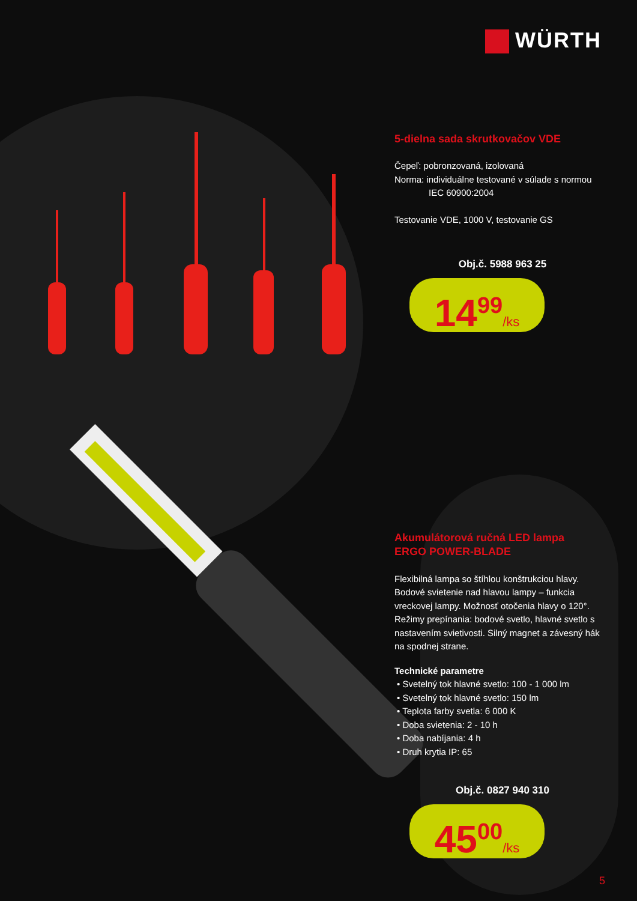WÜRTH
5-dielna sada skrutkovačov VDE
Čepeľ: pobronzovaná, izolovaná
Norma: individuálne testované v súlade s normou
IEC 60900:2004
Testovanie VDE, 1000 V, testovanie GS
Obj.č. 5988 963 25
14<sup>99</sup>/ks
Akumulátorová ručná LED lampa
ERGO POWER-BLADE
Flexibilná lampa so štíhlou konštrukciou hlavy. Bodové svietenie nad hlavou lampy – funkcia vreckovej lampy. Možnosť otočenia hlavy o 120°. Režimy prepínania: bodové svetlo, hlavné svetlo s nastavením svietivosti. Silný magnet a závesný hák na spodnej strane.
Technické parametre
• Svetelný tok hlavné svetlo: 100 - 1 000 lm
• Svetelný tok hlavné svetlo: 150 lm
• Teplota farby svetla: 6 000 K
• Doba svietenia: 2 - 10 h
• Doba nabíjania: 4 h
• Druh krytia IP: 65
Obj.č. 0827 940 310
45<sup>00</sup>/ks
5